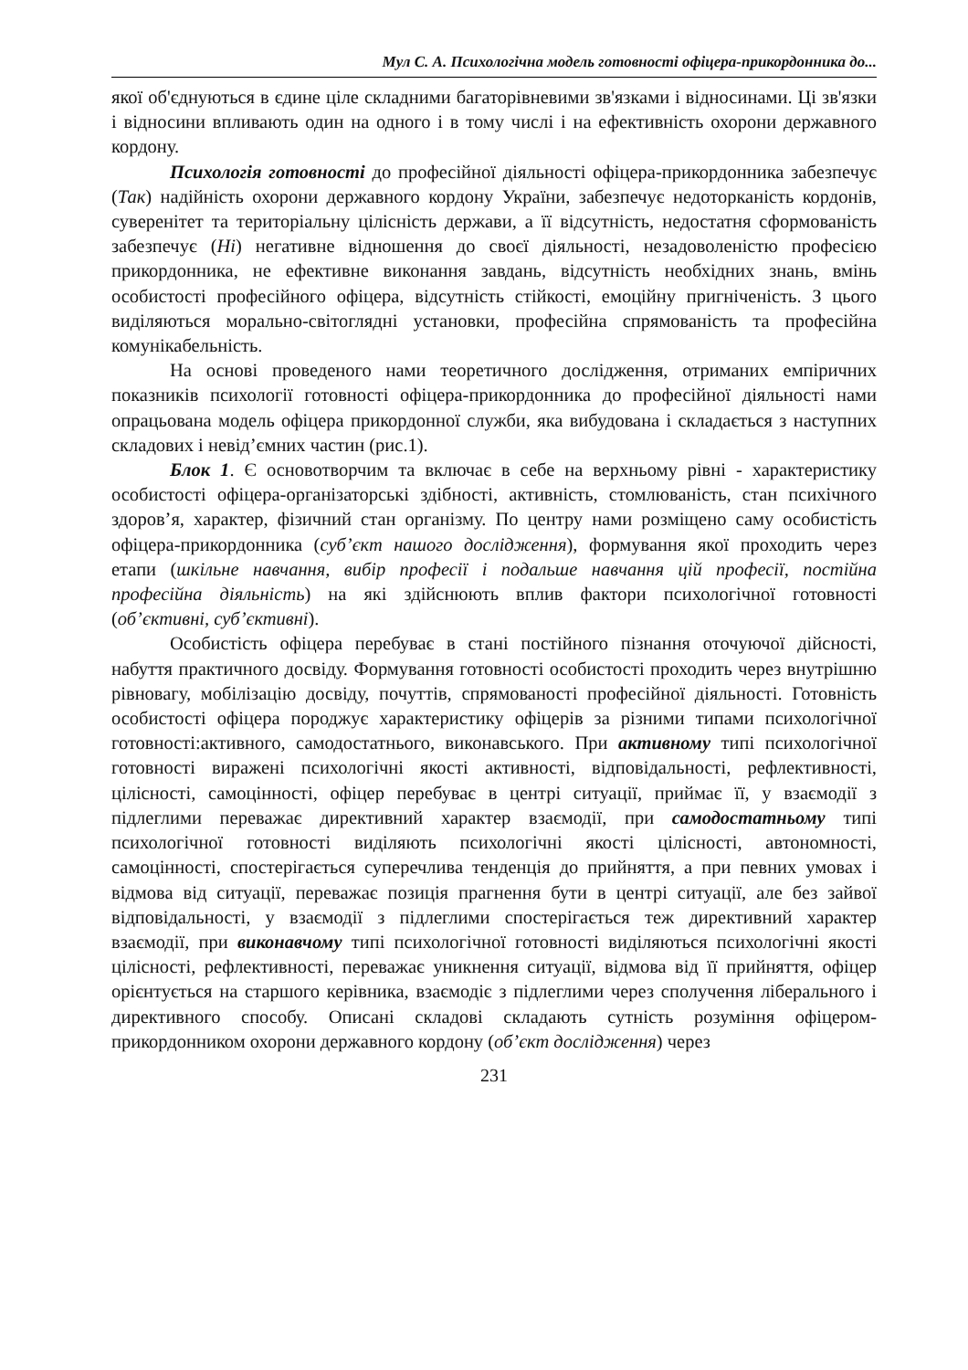Мул С. А. Психологічна модель готовності офіцера-прикордонника до...
якої об'єднуються в єдине ціле складними багаторівневими зв'язками і відносинами. Ці зв'язки і відносини впливають один на одного і в тому числі і на ефективність охорони державного кордону.
Психологія готовності до професійної діяльності офіцера-прикордонника забезпечує (Так) надійність охорони державного кордону України, забезпечує недоторканість кордонів, суверенітет та територіальну цілісність держави, а її відсутність, недостатня сформованість забезпечує (Ні) негативне відношення до своєї діяльності, незадоволеністю професією прикордонника, не ефективне виконання завдань, відсутність необхідних знань, вмінь особистості професійного офіцера, відсутність стійкості, емоційну пригніченість. З цього виділяються морально-світоглядні установки, професійна спрямованість та професійна комунікабельність.
На основі проведеного нами теоретичного дослідження, отриманих емпіричних показників психології готовності офіцера-прикордонника до професійної діяльності нами опрацьована модель офіцера прикордонної служби, яка вибудована і складається з наступних складових і невід’ємних частин (рис.1).
Блок 1. Є основотворчим та включає в себе на верхньому рівні - характеристику особистості офіцера-організаторські здібності, активність, стомлюваність, стан психічного здоров’я, характер, фізичний стан організму. По центру нами розміщено саму особистість офіцера-прикордонника (суб’єкт нашого дослідження), формування якої проходить через етапи (шкільне навчання, вибір професії і подальше навчання цій професії, постійна професійна діяльність) на які здійснюють вплив фактори психологічної готовності (об’єктивні, суб’єктивні).
Особистість офіцера перебуває в стані постійного пізнання оточуючої дійсності, набуття практичного досвіду. Формування готовності особистості проходить через внутрішню рівновагу, мобілізацію досвіду, почуттів, спрямованості професійної діяльності. Готовність особистості офіцера породжує характеристику офіцерів за різними типами психологічної готовності:активного, самодостатнього, виконавського. При активному типі психологічної готовності виражені психологічні якості активності, відповідальності, рефлективності, цілісності, самоцінності, офіцер перебуває в центрі ситуації, приймає її, у взаємодії з підлеглими переважає директивний характер взаємодії, при самодостатньому типі психологічної готовності виділяють психологічні якості цілісності, автономності, самоцінності, спостерігається суперечлива тенденція до прийняття, а при певних умовах і відмова від ситуації, переважає позиція прагнення бути в центрі ситуації, але без зайвої відповідальності, у взаємодії з підлеглими спостерігається теж директивний характер взаємодії, при виконавчому типі психологічної готовності виділяються психологічні якості цілісності, рефлективності, переважає уникнення ситуації, відмова від її прийняття, офіцер орієнтується на старшого керівника, взаємодіє з підлеглими через сполучення ліберального і директивного способу. Описані складові складають сутність розуміння офіцером-прикордонником охорони державного кордону (об’єкт дослідження) через
231